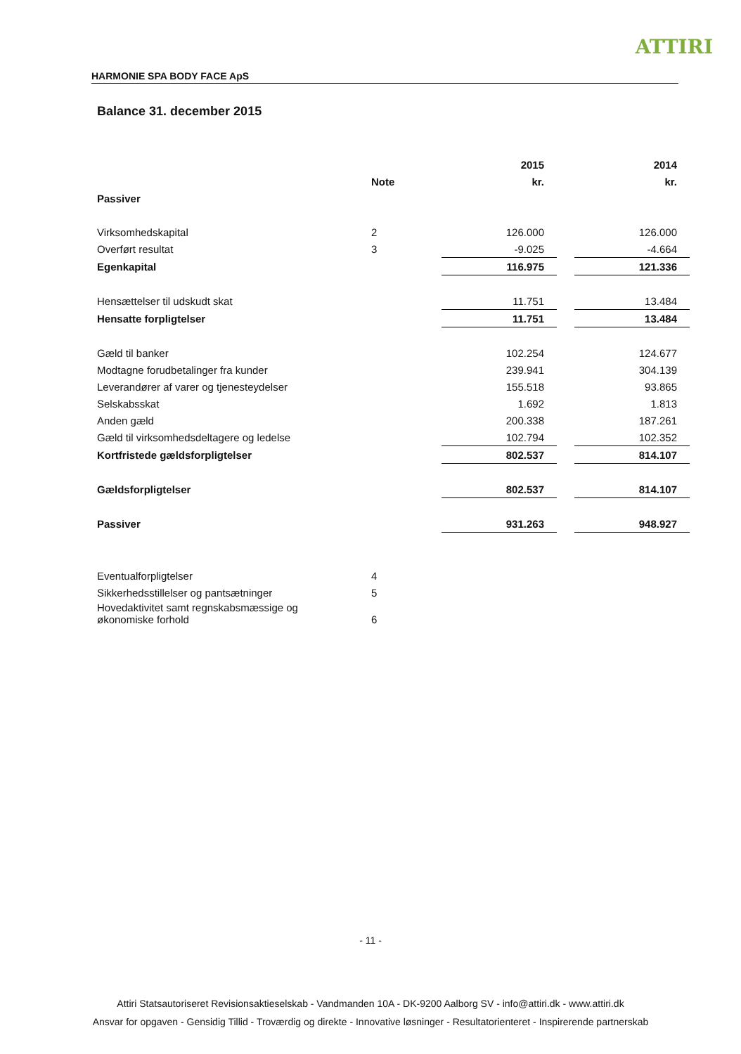ATTIRI
HARMONIE SPA BODY FACE ApS
Balance 31. december 2015
| | | 2015 | | 2014 |
| --- | --- | --- | --- | --- |
| | Note | kr. | | kr. |
| Passiver | | | | |
| Virksomhedskapital | 2 | 126.000 | | 126.000 |
| Overført resultat | 3 | -9.025 | | -4.664 |
| Egenkapital | | 116.975 | | 121.336 |
| Hensættelser til udskudt skat | | 11.751 | | 13.484 |
| Hensatte forpligtelser | | 11.751 | | 13.484 |
| Gæld til banker | | 102.254 | | 124.677 |
| Modtagne forudbetalinger fra kunder | | 239.941 | | 304.139 |
| Leverandører af varer og tjenesteydelser | | 155.518 | | 93.865 |
| Selskabsskat | | 1.692 | | 1.813 |
| Anden gæld | | 200.338 | | 187.261 |
| Gæld til virksomhedsdeltagere og ledelse | | 102.794 | | 102.352 |
| Kortfristede gældsforpligtelser | | 802.537 | | 814.107 |
| Gældsforpligtelser | | 802.537 | | 814.107 |
| Passiver | | 931.263 | | 948.927 |
| Eventualforpligtelser | 4 | | | |
| Sikkerhedsstillelser og pantsætninger | 5 | | | |
| Hovedaktivitet samt regnskabsmæssige og økonomiske forhold | 6 | | | |
- 11 -
Attiri Statsautoriseret Revisionsaktieselskab - Vandmanden 10A - DK-9200 Aalborg SV - info@attiri.dk - www.attiri.dk
Ansvar for opgaven - Gensidig Tillid - Troværdig og direkte - Innovative løsninger - Resultatorienteret - Inspirerende partnerskab